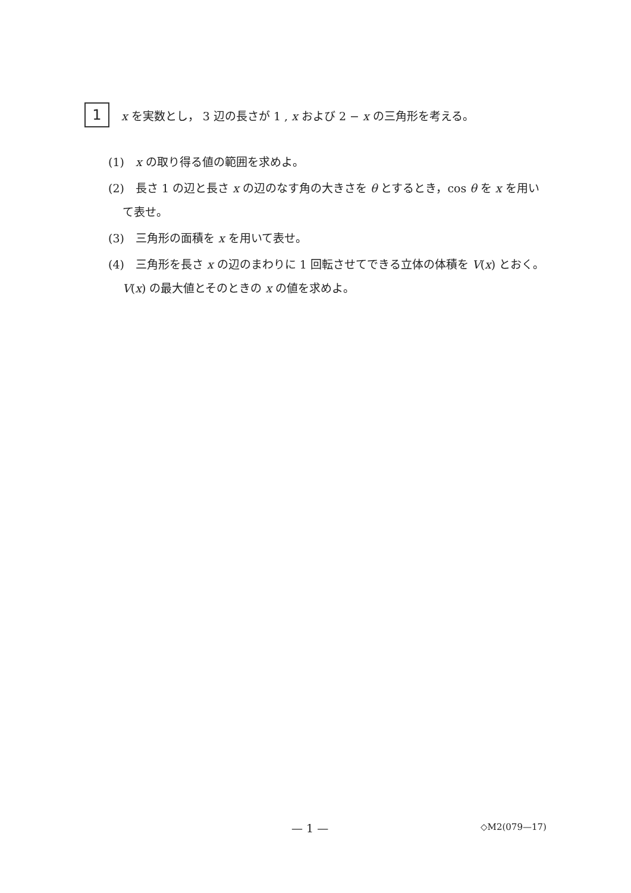1
x を実数とし， 3 辺の長さが 1 , x および 2 − x の三角形を考える。
(1)　x の取り得る値の範囲を求めよ。
(2)　長さ 1 の辺と長さ x の辺のなす角の大きさを θ とするとき，cos θ を x を用いて表せ。
(3)　三角形の面積を x を用いて表せ。
(4)　三角形を長さ x の辺のまわりに 1 回転させてできる立体の体積を V(x) とおく。V(x) の最大値とそのときの x の値を求めよ。
— 1 — ◇M2(079—17)